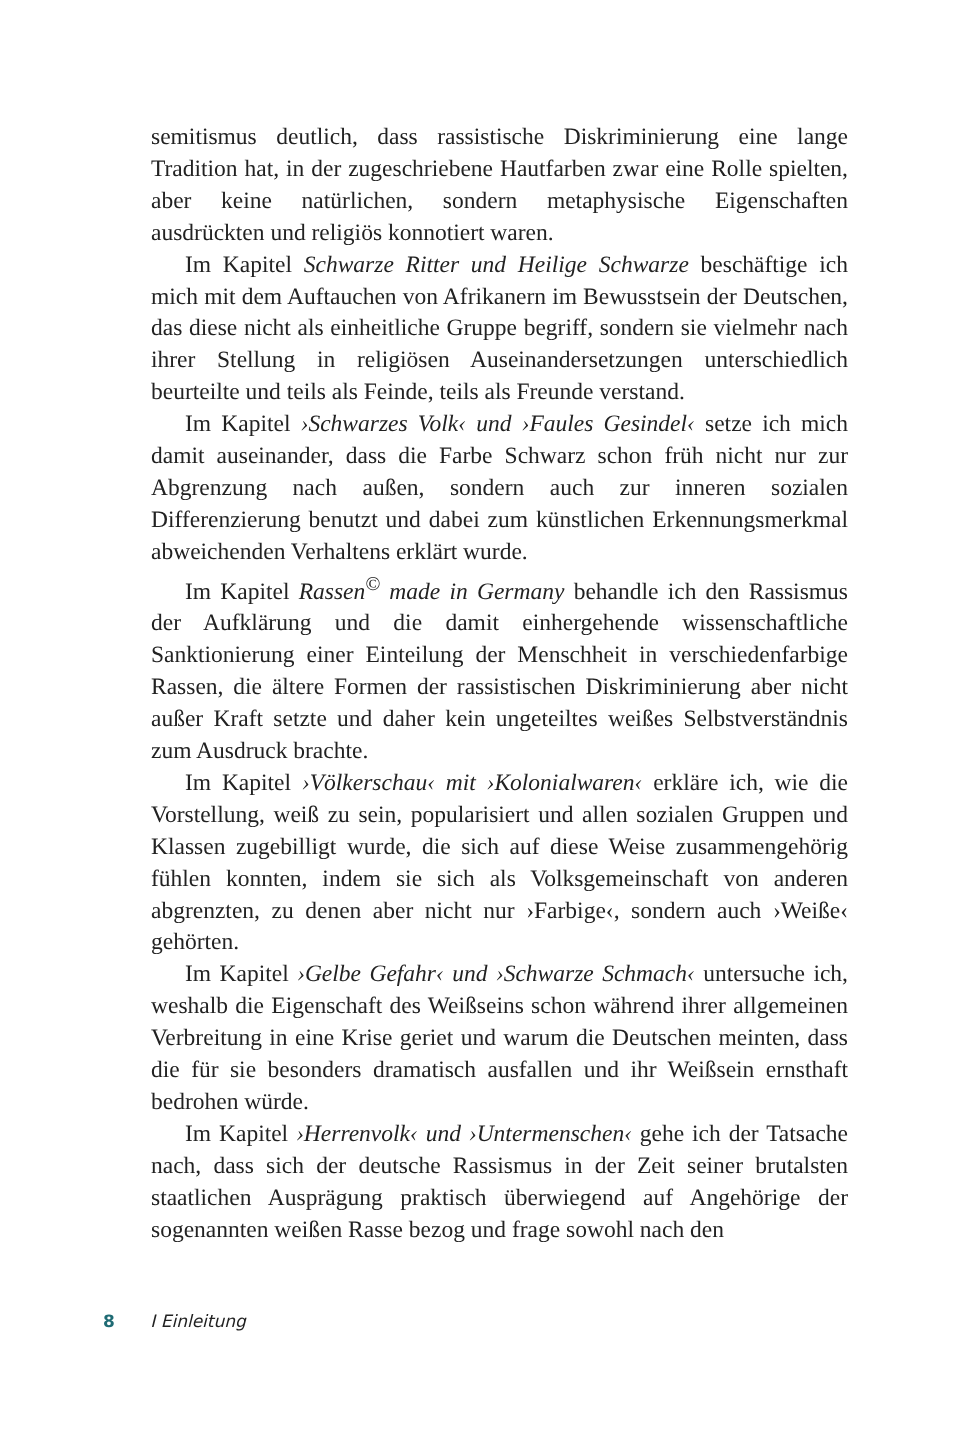semitismus deutlich, dass rassistische Diskriminierung eine lange Tradition hat, in der zugeschriebene Hautfarben zwar eine Rolle spielten, aber keine natürlichen, sondern metaphysische Eigenschaften ausdrückten und religiös konnotiert waren.
Im Kapitel Schwarze Ritter und Heilige Schwarze beschäftige ich mich mit dem Auftauchen von Afrikanern im Bewusstsein der Deutschen, das diese nicht als einheitliche Gruppe begriff, sondern sie vielmehr nach ihrer Stellung in religiösen Auseinandersetzungen unterschiedlich beurteilte und teils als Feinde, teils als Freunde verstand.
Im Kapitel ›Schwarzes Volk‹ und ›Faules Gesindel‹ setze ich mich damit auseinander, dass die Farbe Schwarz schon früh nicht nur zur Abgrenzung nach außen, sondern auch zur inneren sozialen Differenzierung benutzt und dabei zum künstlichen Erkennungsmerkmal abweichenden Verhaltens erklärt wurde.
Im Kapitel Rassen<sup>©</sup> made in Germany behandle ich den Rassismus der Aufklärung und die damit einhergehende wissenschaftliche Sanktionierung einer Einteilung der Menschheit in verschiedenfarbige Rassen, die ältere Formen der rassistischen Diskriminierung aber nicht außer Kraft setzte und daher kein ungeteiltes weißes Selbstverständnis zum Ausdruck brachte.
Im Kapitel ›Völkerschau‹ mit ›Kolonialwaren‹ erkläre ich, wie die Vorstellung, weiß zu sein, popularisiert und allen sozialen Gruppen und Klassen zugebilligt wurde, die sich auf diese Weise zusammengehörig fühlen konnten, indem sie sich als Volksgemeinschaft von anderen abgrenzten, zu denen aber nicht nur ›Farbige‹, sondern auch ›Weiße‹ gehörten.
Im Kapitel ›Gelbe Gefahr‹ und ›Schwarze Schmach‹ untersuche ich, weshalb die Eigenschaft des Weißseins schon während ihrer allgemeinen Verbreitung in eine Krise geriet und warum die Deutschen meinten, dass die für sie besonders dramatisch ausfallen und ihr Weißsein ernsthaft bedrohen würde.
Im Kapitel ›Herrenvolk‹ und ›Untermenschen‹ gehe ich der Tatsache nach, dass sich der deutsche Rassismus in der Zeit seiner brutalsten staatlichen Ausprägung praktisch überwiegend auf Angehörige der sogenannten weißen Rasse bezog und frage sowohl nach den
8 I Einleitung